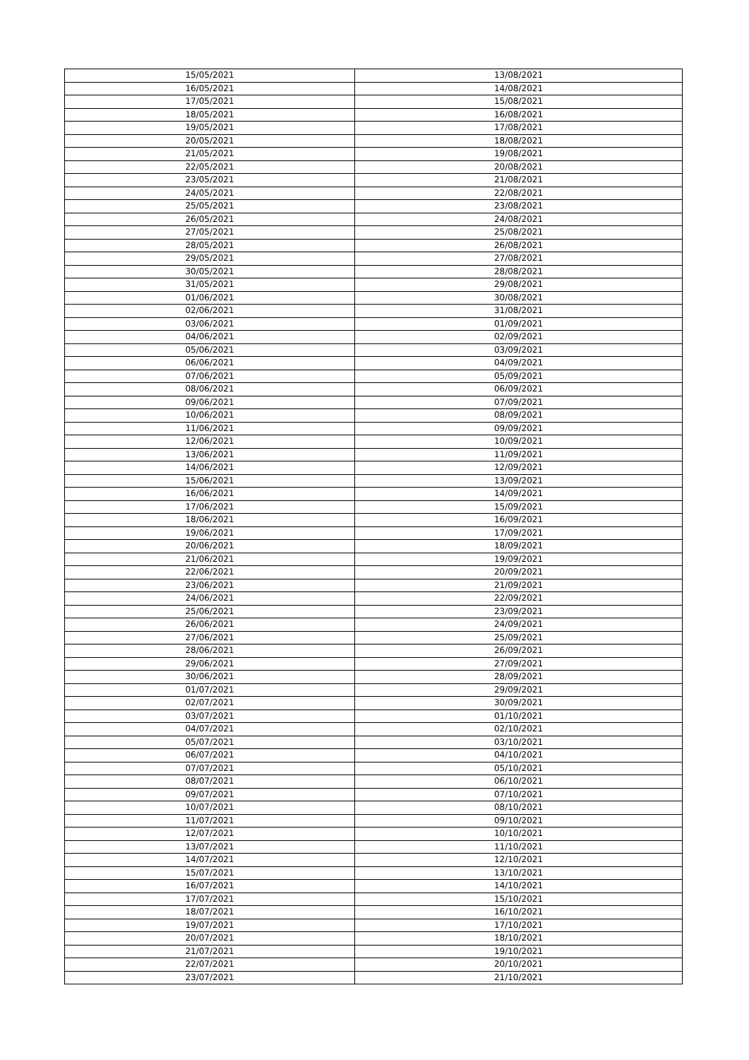| 15/05/2021 | 13/08/2021 |
| 16/05/2021 | 14/08/2021 |
| 17/05/2021 | 15/08/2021 |
| 18/05/2021 | 16/08/2021 |
| 19/05/2021 | 17/08/2021 |
| 20/05/2021 | 18/08/2021 |
| 21/05/2021 | 19/08/2021 |
| 22/05/2021 | 20/08/2021 |
| 23/05/2021 | 21/08/2021 |
| 24/05/2021 | 22/08/2021 |
| 25/05/2021 | 23/08/2021 |
| 26/05/2021 | 24/08/2021 |
| 27/05/2021 | 25/08/2021 |
| 28/05/2021 | 26/08/2021 |
| 29/05/2021 | 27/08/2021 |
| 30/05/2021 | 28/08/2021 |
| 31/05/2021 | 29/08/2021 |
| 01/06/2021 | 30/08/2021 |
| 02/06/2021 | 31/08/2021 |
| 03/06/2021 | 01/09/2021 |
| 04/06/2021 | 02/09/2021 |
| 05/06/2021 | 03/09/2021 |
| 06/06/2021 | 04/09/2021 |
| 07/06/2021 | 05/09/2021 |
| 08/06/2021 | 06/09/2021 |
| 09/06/2021 | 07/09/2021 |
| 10/06/2021 | 08/09/2021 |
| 11/06/2021 | 09/09/2021 |
| 12/06/2021 | 10/09/2021 |
| 13/06/2021 | 11/09/2021 |
| 14/06/2021 | 12/09/2021 |
| 15/06/2021 | 13/09/2021 |
| 16/06/2021 | 14/09/2021 |
| 17/06/2021 | 15/09/2021 |
| 18/06/2021 | 16/09/2021 |
| 19/06/2021 | 17/09/2021 |
| 20/06/2021 | 18/09/2021 |
| 21/06/2021 | 19/09/2021 |
| 22/06/2021 | 20/09/2021 |
| 23/06/2021 | 21/09/2021 |
| 24/06/2021 | 22/09/2021 |
| 25/06/2021 | 23/09/2021 |
| 26/06/2021 | 24/09/2021 |
| 27/06/2021 | 25/09/2021 |
| 28/06/2021 | 26/09/2021 |
| 29/06/2021 | 27/09/2021 |
| 30/06/2021 | 28/09/2021 |
| 01/07/2021 | 29/09/2021 |
| 02/07/2021 | 30/09/2021 |
| 03/07/2021 | 01/10/2021 |
| 04/07/2021 | 02/10/2021 |
| 05/07/2021 | 03/10/2021 |
| 06/07/2021 | 04/10/2021 |
| 07/07/2021 | 05/10/2021 |
| 08/07/2021 | 06/10/2021 |
| 09/07/2021 | 07/10/2021 |
| 10/07/2021 | 08/10/2021 |
| 11/07/2021 | 09/10/2021 |
| 12/07/2021 | 10/10/2021 |
| 13/07/2021 | 11/10/2021 |
| 14/07/2021 | 12/10/2021 |
| 15/07/2021 | 13/10/2021 |
| 16/07/2021 | 14/10/2021 |
| 17/07/2021 | 15/10/2021 |
| 18/07/2021 | 16/10/2021 |
| 19/07/2021 | 17/10/2021 |
| 20/07/2021 | 18/10/2021 |
| 21/07/2021 | 19/10/2021 |
| 22/07/2021 | 20/10/2021 |
| 23/07/2021 | 21/10/2021 |